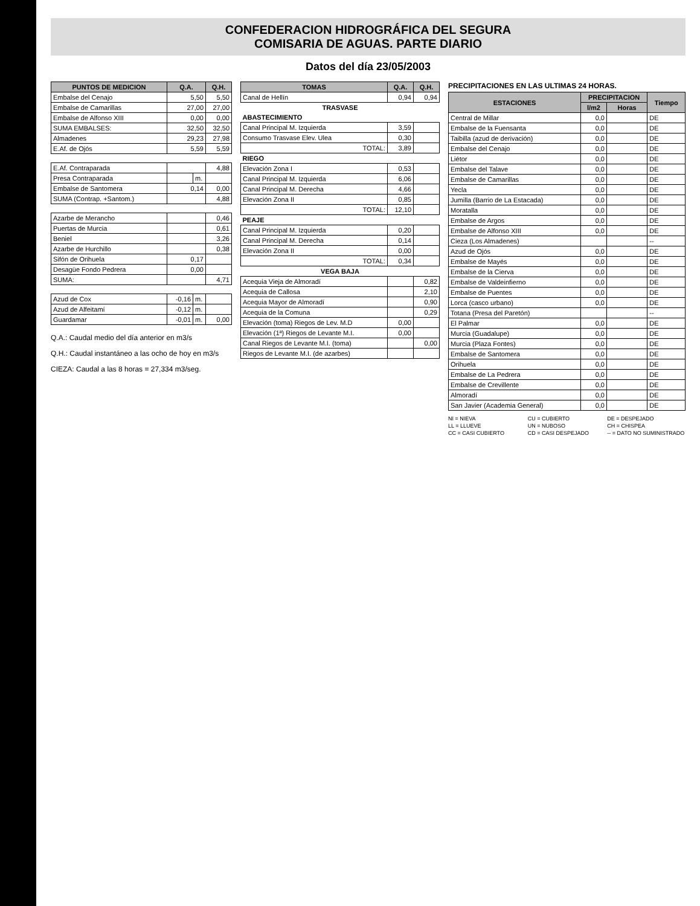CONFEDERACION HIDROGRÁFICA DEL SEGURA
COMISARIA DE AGUAS. PARTE DIARIO
Datos del día 23/05/2003
| PUNTOS DE MEDICION | Q.A. | | Q.H. |
| --- | --- | --- | --- |
| Embalse del Cenajo | 5,50 | | 5,50 |
| Embalse de Camarillas | 27,00 | | 27,00 |
| Embalse de Alfonso XIII | 0,00 | | 0,00 |
| SUMA EMBALSES: | 32,50 | | 32,50 |
| Almadenes | 29,23 | | 27,98 |
| E.Af. de Ojós | 5,59 | | 5,59 |
| E.Af. Contraparada | | | 4,88 |
| Presa Contraparada | | m. | |
| Embalse de Santomera | 0,14 | | 0,00 |
| SUMA (Contrap. +Santom.) | | | 4,88 |
| Azarbe de Merancho | | | 0,46 |
| Puertas de Murcia | | | 0,61 |
| Beniel | | | 3,26 |
| Azarbe de Hurchillo | | | 0,38 |
| Sifón de Orihuela | 0,17 | | |
| Desagüe Fondo Pedrera | 0,00 | | |
| SUMA: | | | 4,71 |
| Azud de Cox | -0,16 | m. | |
| Azud de Alfeitamí | -0,12 | m. | |
| Guardamar | -0,01 | m. | 0,00 |
Q.A.: Caudal medio del día anterior en m3/s
Q.H.: Caudal instantáneo a las ocho de hoy en m3/s
CIEZA: Caudal a las 8 horas = 27,334 m3/seg.
| TOMAS | Q.A. | Q.H. |
| --- | --- | --- |
| Canal de Hellín | 0,94 | 0,94 |
| TRASVASE | | |
| ABASTECIMIENTO | | |
| Canal Principal M. Izquierda | 3,59 | |
| Consumo Trasvase Elev. Ulea | 0,30 | |
| TOTAL: | 3,89 | |
| RIEGO | | |
| Elevación Zona I | 0,53 | |
| Canal Principal M. Izquierda | 6,06 | |
| Canal Principal M. Derecha | 4,66 | |
| Elevación Zona II | 0,85 | |
| TOTAL: | 12,10 | |
| PEAJE | | |
| Canal Principal M. Izquierda | 0,20 | |
| Canal Principal M. Derecha | 0,14 | |
| Elevación Zona II | 0,00 | |
| TOTAL: | 0,34 | |
| VEGA BAJA | | |
| Acequia Vieja de Almoradí | | 0,82 |
| Acequia de Callosa | | 2,10 |
| Acequia Mayor de Almoradí | | 0,90 |
| Acequia de la Comuna | | 0,29 |
| Elevación (toma) Riegos de Lev. M.D | 0,00 | |
| Elevación (1ª) Riegos de Levante M.I. | 0,00 | |
| Canal Riegos de Levante M.I. (toma) | | 0,00 |
| Riegos de Levante M.I. (de azarbes) | | |
PRECIPITACIONES EN LAS ULTIMAS 24 HORAS.
| ESTACIONES | PRECIPITACION | | Tiempo |
| --- | --- | --- | --- |
| | l/m2 | Horas | |
| Central de Millar | 0,0 | | DE |
| Embalse de la Fuensanta | 0,0 | | DE |
| Taibilla (azud de derivación) | 0,0 | | DE |
| Embalse del Cenajo | 0,0 | | DE |
| Liétor | 0,0 | | DE |
| Embalse del Talave | 0,0 | | DE |
| Embalse de Camarillas | 0,0 | | DE |
| Yecla | 0,0 | | DE |
| Jumilla (Barrio de La Estacada) | 0,0 | | DE |
| Moratalla | 0,0 | | DE |
| Embalse de Argos | 0,0 | | DE |
| Embalse de Alfonso XIII | 0,0 | | DE |
| Cieza (Los Almadenes) | | | -- |
| Azud de Ojós | 0,0 | | DE |
| Embalse de Mayés | 0,0 | | DE |
| Embalse de la Cierva | 0,0 | | DE |
| Embalse de Valdeinfierno | 0,0 | | DE |
| Embalse de Puentes | 0,0 | | DE |
| Lorca (casco urbano) | 0,0 | | DE |
| Totana (Presa del Paretón) | | | -- |
| El Palmar | 0,0 | | DE |
| Murcia (Guadalupe) | 0,0 | | DE |
| Murcia (Plaza Fontes) | 0,0 | | DE |
| Embalse de Santomera | 0,0 | | DE |
| Orihuela | 0,0 | | DE |
| Embalse de La Pedrera | 0,0 | | DE |
| Embalse de Crevillente | 0,0 | | DE |
| Almoradí | 0,0 | | DE |
| San Javier (Academia General) | 0,0 | | DE |
NI = NIEVA CU = CUBIERTO DE = DESPEJADO LL = LLUEVE UN = NUBOSO CH = CHISPEA CC = CASI CUBIERTO CD = CASI DESPEJADO -- = DATO NO SUMINISTRADO